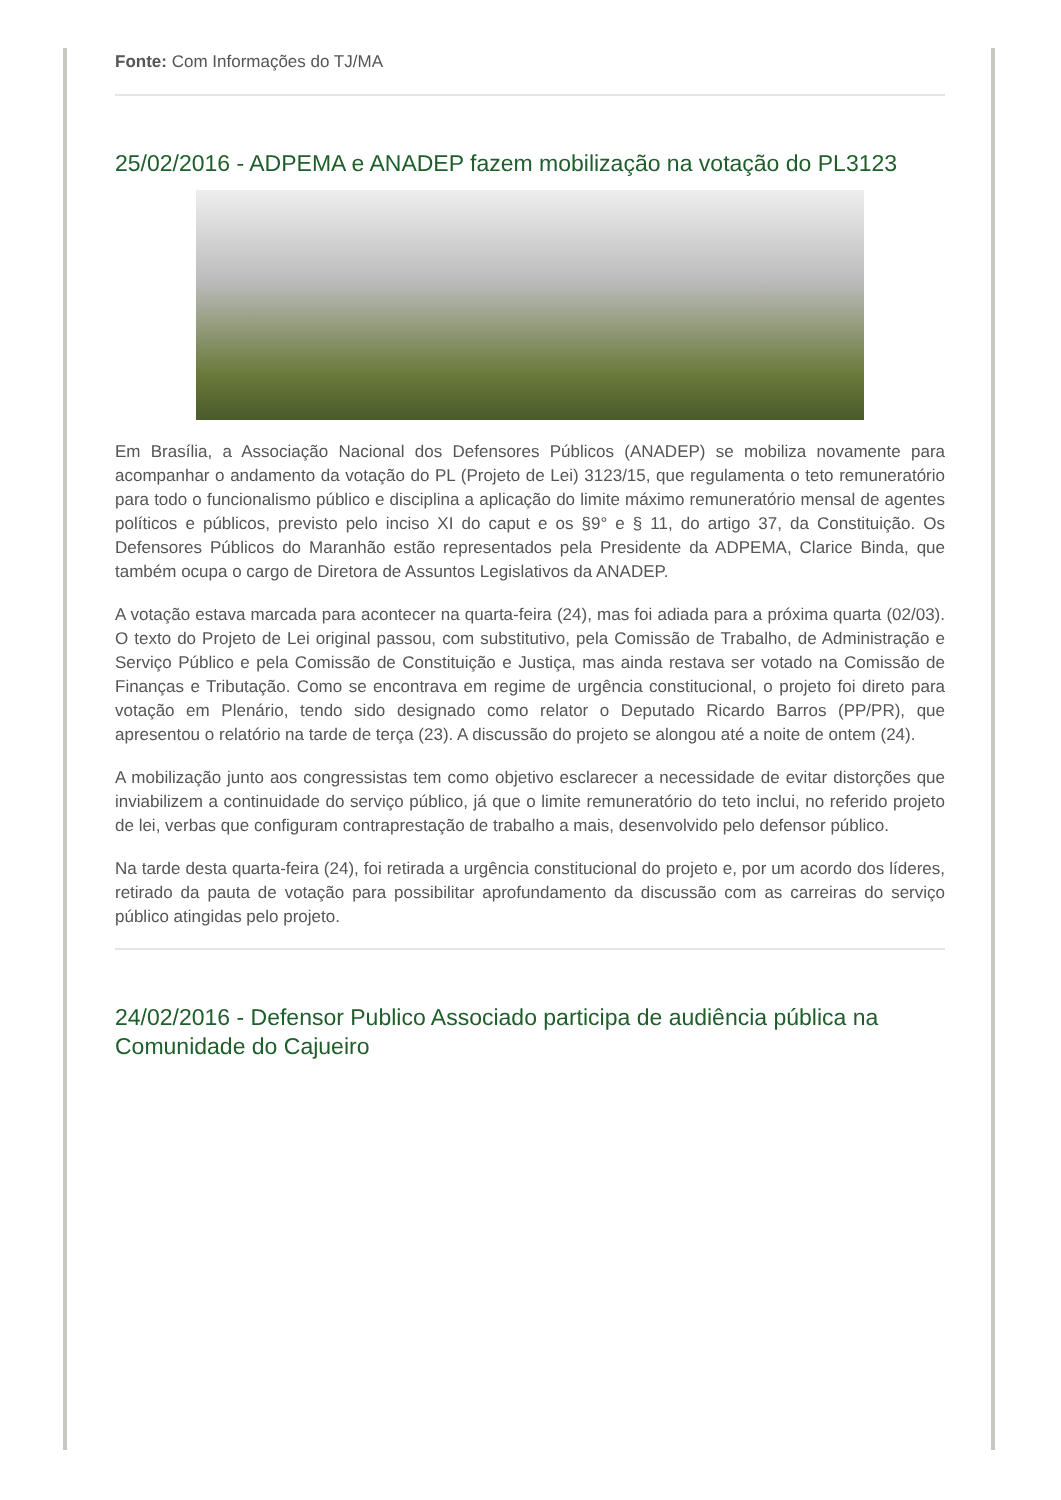Fonte: Com Informações do TJ/MA
25/02/2016 - ADPEMA e ANADEP fazem mobilização na votação do PL3123
Em Brasília, a Associação Nacional dos Defensores Públicos (ANADEP) se mobiliza novamente para acompanhar o andamento da votação do PL (Projeto de Lei) 3123/15, que regulamenta o teto remuneratório para todo o funcionalismo público e disciplina a aplicação do limite máximo remuneratório mensal de agentes políticos e públicos, previsto pelo inciso XI do caput e os §9° e § 11, do artigo 37, da Constituição. Os Defensores Públicos do Maranhão estão representados pela Presidente da ADPEMA, Clarice Binda, que também ocupa o cargo de Diretora de Assuntos Legislativos da ANADEP.
A votação estava marcada para acontecer na quarta-feira (24), mas foi adiada para a próxima quarta (02/03). O texto do Projeto de Lei original passou, com substitutivo, pela Comissão de Trabalho, de Administração e Serviço Público e pela Comissão de Constituição e Justiça, mas ainda restava ser votado na Comissão de Finanças e Tributação. Como se encontrava em regime de urgência constitucional, o projeto foi direto para votação em Plenário, tendo sido designado como relator o Deputado Ricardo Barros (PP/PR), que apresentou o relatório na tarde de terça (23). A discussão do projeto se alongou até a noite de ontem (24).
A mobilização junto aos congressistas tem como objetivo esclarecer a necessidade de evitar distorções que inviabilizem a continuidade do serviço público, já que o limite remuneratório do teto inclui, no referido projeto de lei, verbas que configuram contraprestação de trabalho a mais, desenvolvido pelo defensor público.
Na tarde desta quarta-feira (24), foi retirada a urgência constitucional do projeto e, por um acordo dos líderes, retirado da pauta de votação para possibilitar aprofundamento da discussão com as carreiras do serviço público atingidas pelo projeto.
24/02/2016 - Defensor Publico Associado participa de audiência pública na Comunidade do Cajueiro